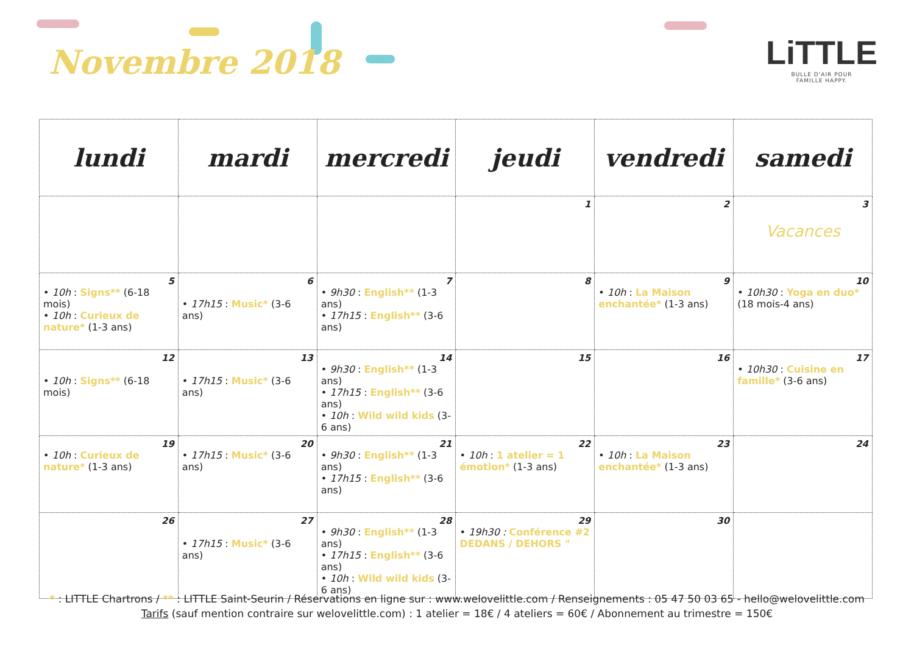Novembre 2018
LiTTLE
BULLE D'AIR POUR
FAMILLE HAPPY.
| lundi | mardi | mercredi | jeudi | vendredi | samedi |
| --- | --- | --- | --- | --- | --- |
| | | | 1 | 2 | 3 Vacances |
| 5 • 10h : Signs** (6-18 mois) • 10h : Curieux de nature* (1-3 ans) | 6 • 17h15 : Music* (3-6 ans) | 7 • 9h30 : English** (1-3 ans) • 17h15 : English** (3-6 ans) | 8 | 9 • 10h : La Maison enchantée* (1-3 ans) | 10 • 10h30 : Yoga en duo* (18 mois-4 ans) |
| 12 • 10h : Signs** (6-18 mois) | 13 • 17h15 : Music* (3-6 ans) | 14 • 9h30 : English** (1-3 ans) • 17h15 : English** (3-6 ans) • 10h : Wild wild kids (3-6 ans) | 15 | 16 | 17 • 10h30 : Cuisine en famille* (3-6 ans) |
| 19 • 10h : Curieux de nature* (1-3 ans) | 20 • 17h15 : Music* (3-6 ans) | 21 • 9h30 : English** (1-3 ans) • 17h15 : English** (3-6 ans) | 22 • 10h : 1 atelier = 1 émotion* (1-3 ans) | 23 • 10h : La Maison enchantée* (1-3 ans) | 24 |
| 26 | 27 • 17h15 : Music* (3-6 ans) | 28 • 9h30 : English** (1-3 ans) • 17h15 : English** (3-6 ans) • 10h : Wild wild kids (3-6 ans) | 29 • 19h30 : Conférence #2 DEDANS / DEHORS " | 30 | |
* : LITTLE Chartrons / ** : LITTLE Saint-Seurin / Réservations en ligne sur : www.welovelittle.com / Renseignements : 05 47 50 03 65 - hello@welovelittle.com
Tarifs (sauf mention contraire sur welovelittle.com) : 1 atelier = 18€ / 4 ateliers = 60€ / Abonnement au trimestre = 150€